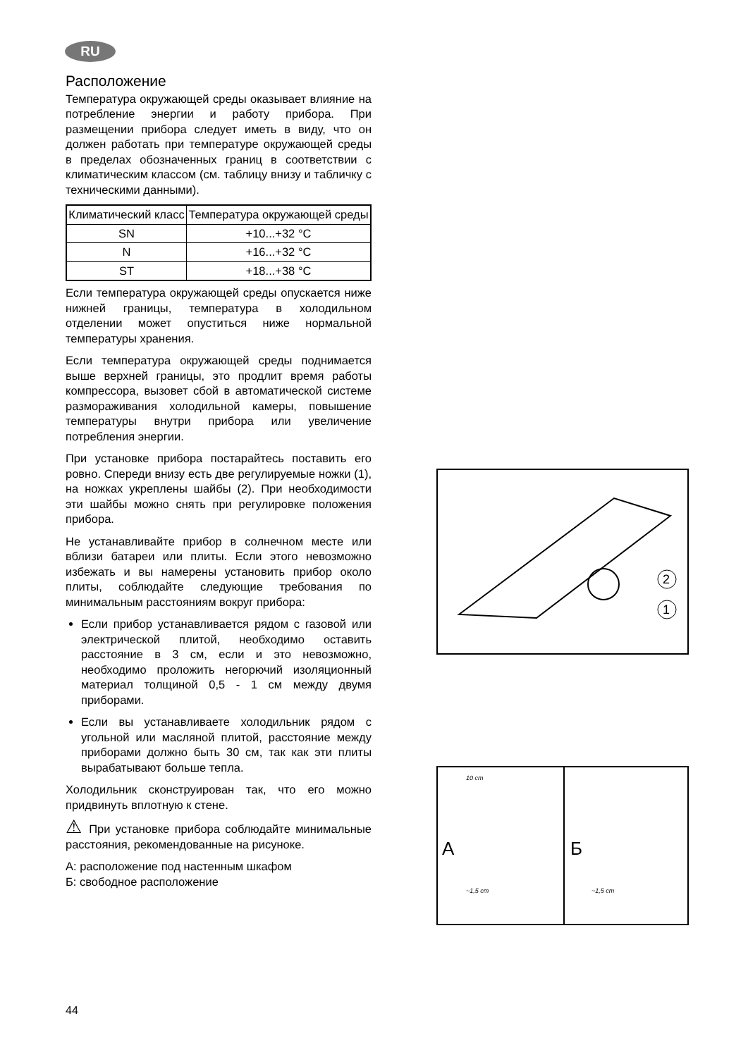RU
Расположение
Температура окружающей среды оказывает влияние на потребление энергии и работу прибора. При размещении прибора следует иметь в виду, что он должен работать при температуре окружающей среды в пределах обозначенных границ в соответствии с климатическим классом (см. таблицу внизу и табличку с техническими данными).
| Климатический класс | Температура окружающей среды |
| --- | --- |
| SN | +10...+32 °C |
| N | +16...+32 °C |
| ST | +18...+38 °C |
Если температура окружающей среды опускается ниже нижней границы, температура в холодильном отделении может опуститься ниже нормальной температуры хранения.
Если температура окружающей среды поднимается выше верхней границы, это продлит время работы компрессора, вызовет сбой в автоматической системе размораживания холодильной камеры, повышение температуры внутри прибора или увеличение потребления энергии.
При установке прибора постарайтесь поставить его ровно. Спереди внизу есть две регулируемые ножки (1), на ножках укреплены шайбы (2). При необходимости эти шайбы можно снять при регулировке положения прибора.
Не устанавливайте прибор в солнечном месте или вблизи батареи или плиты. Если этого невозможно избежать и вы намерены установить прибор около плиты, соблюдайте следующие требования по минимальным расстояниям вокруг прибора:
Если прибор устанавливается рядом с газовой или электрической плитой, необходимо оставить расстояние в 3 см, если и это невозможно, необходимо проложить негорючий изоляционный материал толщиной 0,5 - 1 см между двумя приборами.
Если вы устанавливаете холодильник рядом с угольной или масляной плитой, расстояние между приборами должно быть 30 см, так как эти плиты вырабатывают больше тепла.
Холодильник сконструирован так, что его можно придвинуть вплотную к стене.
⚠ При установке прибора соблюдайте минимальные расстояния, рекомендованные на рисуноке.
А: расположение под настенным шкафом
Б: свободное расположение
2
1
А Б
10 cm
~1,5 cm ~1,5 cm
44